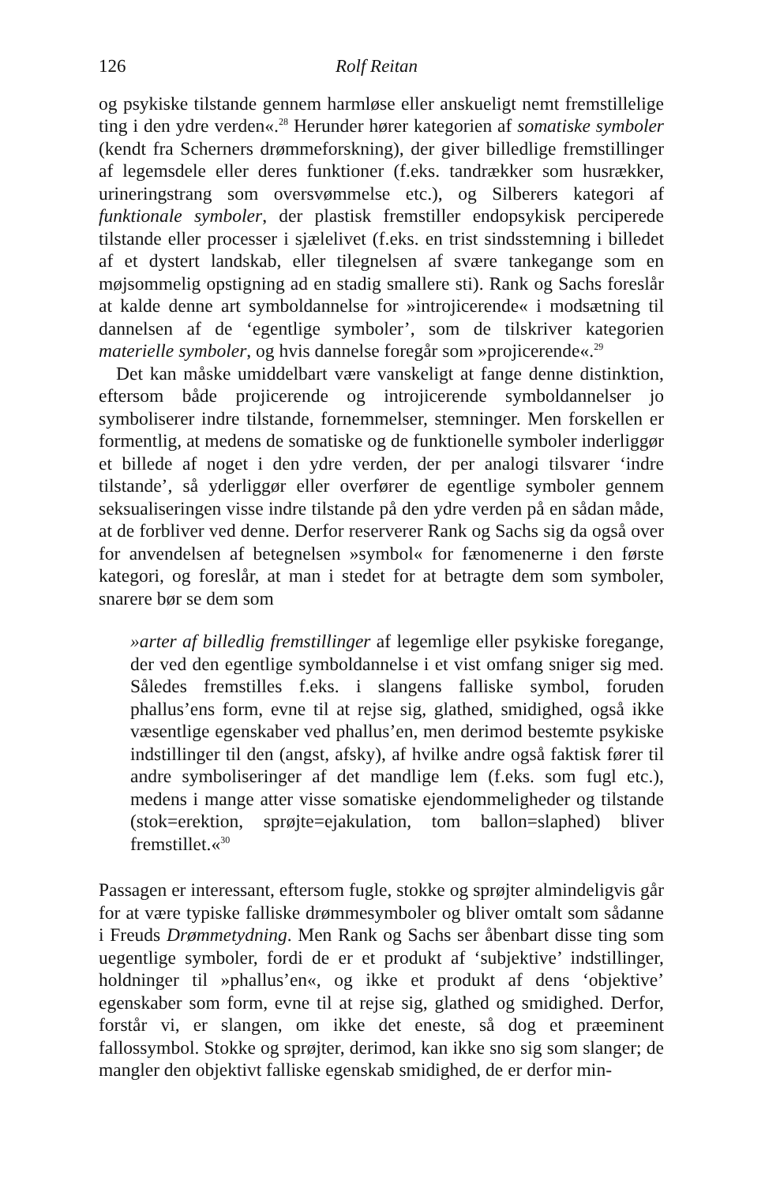126 Rolf Reitan
og psykiske tilstande gennem harmløse eller anskueligt nemt fremstillelige ting i den ydre verden«.<sup>28</sup> Herunder hører kategorien af somatiske symboler (kendt fra Scherners drømmeforskning), der giver billedlige fremstillinger af legemsdele eller deres funktioner (f.eks. tandrækker som husrækker, urineringstrang som oversvømmelse etc.), og Silberers kategori af funktionale symboler, der plastisk fremstiller endopsykisk perciperede tilstande eller processer i sjælelivet (f.eks. en trist sindsstemning i billedet af et dystert landskab, eller tilegnelsen af svære tankegange som en møjsommelig opstigning ad en stadig smallere sti). Rank og Sachs foreslår at kalde denne art symboldannelse for »introjicerende« i modsætning til dannelsen af de ‘egentlige symboler’, som de tilskriver kategorien materielle symboler, og hvis dannelse foregår som »projicerende«.<sup>29</sup>
Det kan måske umiddelbart være vanskeligt at fange denne distinktion, eftersom både projicerende og introjicerende symboldannelser jo symboliserer indre tilstande, fornemmelser, stemninger. Men forskellen er formentlig, at medens de somatiske og de funktionelle symboler inderliggør et billede af noget i den ydre verden, der per analogi tilsvarer ‘indre tilstande’, så yderliggør eller overfører de egentlige symboler gennem seksualiseringen visse indre tilstande på den ydre verden på en sådan måde, at de forbliver ved denne. Derfor reserverer Rank og Sachs sig da også over for anvendelsen af betegnelsen »symbol« for fænomenerne i den første kategori, og foreslår, at man i stedet for at betragte dem som symboler, snarere bør se dem som
»arter af billedlig fremstillinger af legemlige eller psykiske foregange, der ved den egentlige symboldannelse i et vist omfang sniger sig med. Således fremstilles f.eks. i slangens falliske symbol, foruden phallus’ens form, evne til at rejse sig, glathed, smidighed, også ikke væsentlige egenskaber ved phallus’en, men derimod bestemte psykiske indstillinger til den (angst, afsky), af hvilke andre også faktisk fører til andre symboliseringer af det mandlige lem (f.eks. som fugl etc.), medens i mange atter visse somatiske ejendommeligheder og tilstande (stok=erektion, sprøjte=ejakulation, tom ballon=slaphed) bliver fremstillet.«<sup>30</sup>
Passagen er interessant, eftersom fugle, stokke og sprøjter almindeligvis går for at være typiske falliske drømmesymboler og bliver omtalt som sådanne i Freuds Drømmetydning. Men Rank og Sachs ser åbenbart disse ting som uegentlige symboler, fordi de er et produkt af ‘subjektive’ indstillinger, holdninger til »phallus’en«, og ikke et produkt af dens ‘objektive’ egenskaber som form, evne til at rejse sig, glathed og smidighed. Derfor, forstår vi, er slangen, om ikke det eneste, så dog et præeminent fallossymbol. Stokke og sprøjter, derimod, kan ikke sno sig som slanger; de mangler den objektivt falliske egenskab smidighed, de er derfor min-